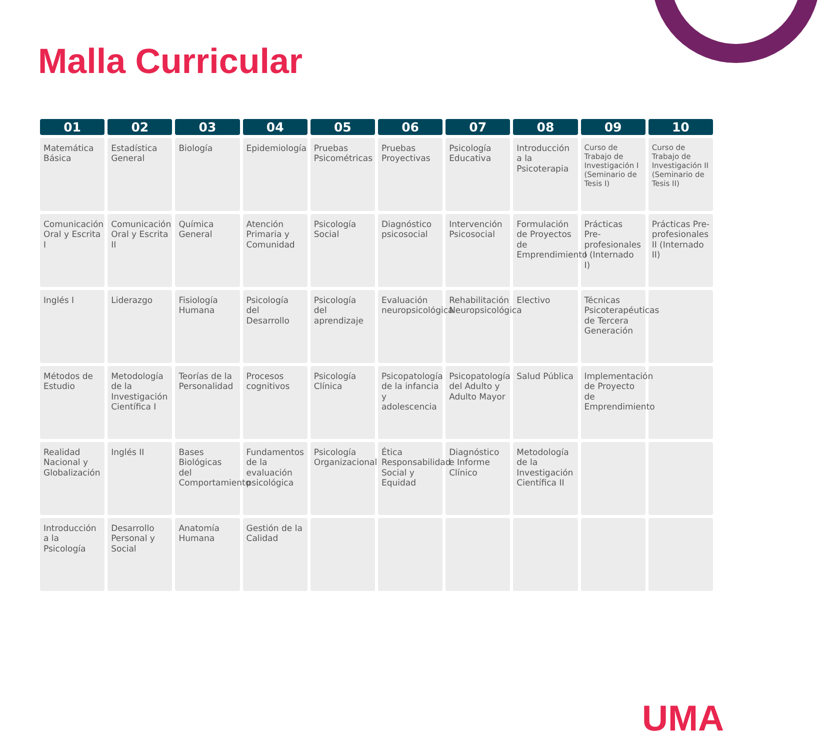Malla Curricular
| 01 | 02 | 03 | 04 | 05 | 06 | 07 | 08 | 09 | 10 |
| --- | --- | --- | --- | --- | --- | --- | --- | --- | --- |
| Matemática Básica | Estadística General | Biología | Epidemiología | Pruebas Psicométricas | Pruebas Proyectivas | Psicología Educativa | Introducción a la Psicoterapia | Curso de Trabajo de Investigación I (Seminario de Tesis I) | Curso de Trabajo de Investigación II (Seminario de Tesis II) |
| Comunicación Oral y Escrita I | Comunicación Oral y Escrita II | Química General | Atención Primaria y Comunidad | Psicología Social | Diagnóstico psicosocial | Intervención Psicosocial | Formulación de Proyectos de Emprendimiento | Prácticas Pre-profesionales I (Internado I) | Prácticas Pre-profesionales II (Internado II) |
| Inglés I | Liderazgo | Fisiología Humana | Psicología del Desarrollo | Psicología del aprendizaje | Evaluación neuropsicológica | Rehabilitación Neuropsicológica | Electivo | Técnicas Psicoterapéuticas de Tercera Generación | |
| Métodos de Estudio | Metodología de la Investigación Científica I | Teorías de la Personalidad | Procesos cognitivos | Psicología Clínica | Psicopatología de la infancia y adolescencia | Psicopatología del Adulto y Adulto Mayor | Salud Pública | Implementación de Proyecto de Emprendimiento | |
| Realidad Nacional y Globalización | Inglés II | Bases Biológicas del Comportamiento | Fundamentos de la evaluación psicológica | Psicología Organizacional | Ética Responsabilidad Social y Equidad | Diagnóstico e Informe Clínico | Metodología de la Investigación Científica II | | |
| Introducción a la Psicología | Desarrollo Personal y Social | Anatomía Humana | Gestión de la Calidad | | | | | | |
UMA